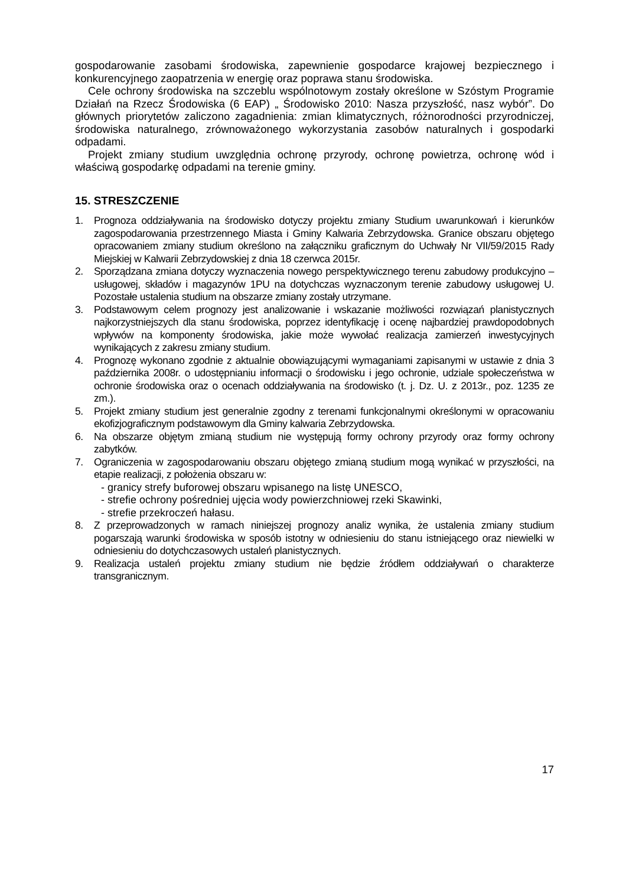gospodarowanie zasobami środowiska, zapewnienie gospodarce krajowej bezpiecznego i konkurencyjnego zaopatrzenia w energię oraz poprawa stanu środowiska.
Cele ochrony środowiska na szczeblu wspólnotowym zostały określone w Szóstym Programie Działań na Rzecz Środowiska (6 EAP) „ Środowisko 2010: Nasza przyszłość, nasz wybór”. Do głównych priorytetów zaliczono zagadnienia: zmian klimatycznych, różnorodności przyrodniczej, środowiska naturalnego, zrównoważonego wykorzystania zasobów naturalnych i gospodarki odpadami.
Projekt zmiany studium uwzględnia ochronę przyrody, ochronę powietrza, ochronę wód i właściwą gospodarkę odpadami na terenie gminy.
15. STRESZCZENIE
1. Prognoza oddziaływania na środowisko dotyczy projektu zmiany Studium uwarunkowań i kierunków zagospodarowania przestrzennego Miasta i Gminy Kalwaria Zebrzydowska. Granice obszaru objętego opracowaniem zmiany studium określono na załączniku graficznym do Uchwały Nr VII/59/2015 Rady Miejskiej w Kalwarii Zebrzydowskiej z dnia 18 czerwca 2015r.
2. Sporządzana zmiana dotyczy wyznaczenia nowego perspektywicznego terenu zabudowy produkcyjno – usługowej, składów i magazynów 1PU na dotychczas wyznaczonym terenie zabudowy usługowej U. Pozostałe ustalenia studium na obszarze zmiany zostały utrzymane.
3. Podstawowym celem prognozy jest analizowanie i wskazanie możliwości rozwiązań planistycznych najkorzystniejszych dla stanu środowiska, poprzez identyfikację i ocenę najbardziej prawdopodobnych wpływów na komponenty środowiska, jakie może wywołać realizacja zamierzeń inwestycyjnych wynikających z zakresu zmiany studium.
4. Prognozę wykonano zgodnie z aktualnie obowiązującymi wymaganiami zapisanymi w ustawie z dnia 3 października 2008r. o udostępnianiu informacji o środowisku i jego ochronie, udziale społeczeństwa w ochronie środowiska oraz o ocenach oddziaływania na środowisko (t. j. Dz. U. z 2013r., poz. 1235 ze zm.).
5. Projekt zmiany studium jest generalnie zgodny z terenami funkcjonalnymi określonymi w opracowaniu ekofizjograficznym podstawowym dla Gminy kalwaria Zebrzydowska.
6. Na obszarze objętym zmianą studium nie występują formy ochrony przyrody oraz formy ochrony zabytków.
7. Ograniczenia w zagospodarowaniu obszaru objętego zmianą studium mogą wynikać w przyszłości, na etapie realizacji, z położenia obszaru w:
- granicy strefy buforowej obszaru wpisanego na listę UNESCO,
- strefie ochrony pośredniej ujęcia wody powierzchniowej rzeki Skawinki,
- strefie przekroczeń hałasu.
8. Z przeprowadzonych w ramach niniejszej prognozy analiz wynika, że ustalenia zmiany studium pogarszają warunki środowiska w sposób istotny w odniesieniu do stanu istniejącego oraz niewielki w odniesieniu do dotychczasowych ustaleń planistycznych.
9. Realizacja ustaleń projektu zmiany studium nie będzie źródłem oddziaływań o charakterze transgranicznym.
17